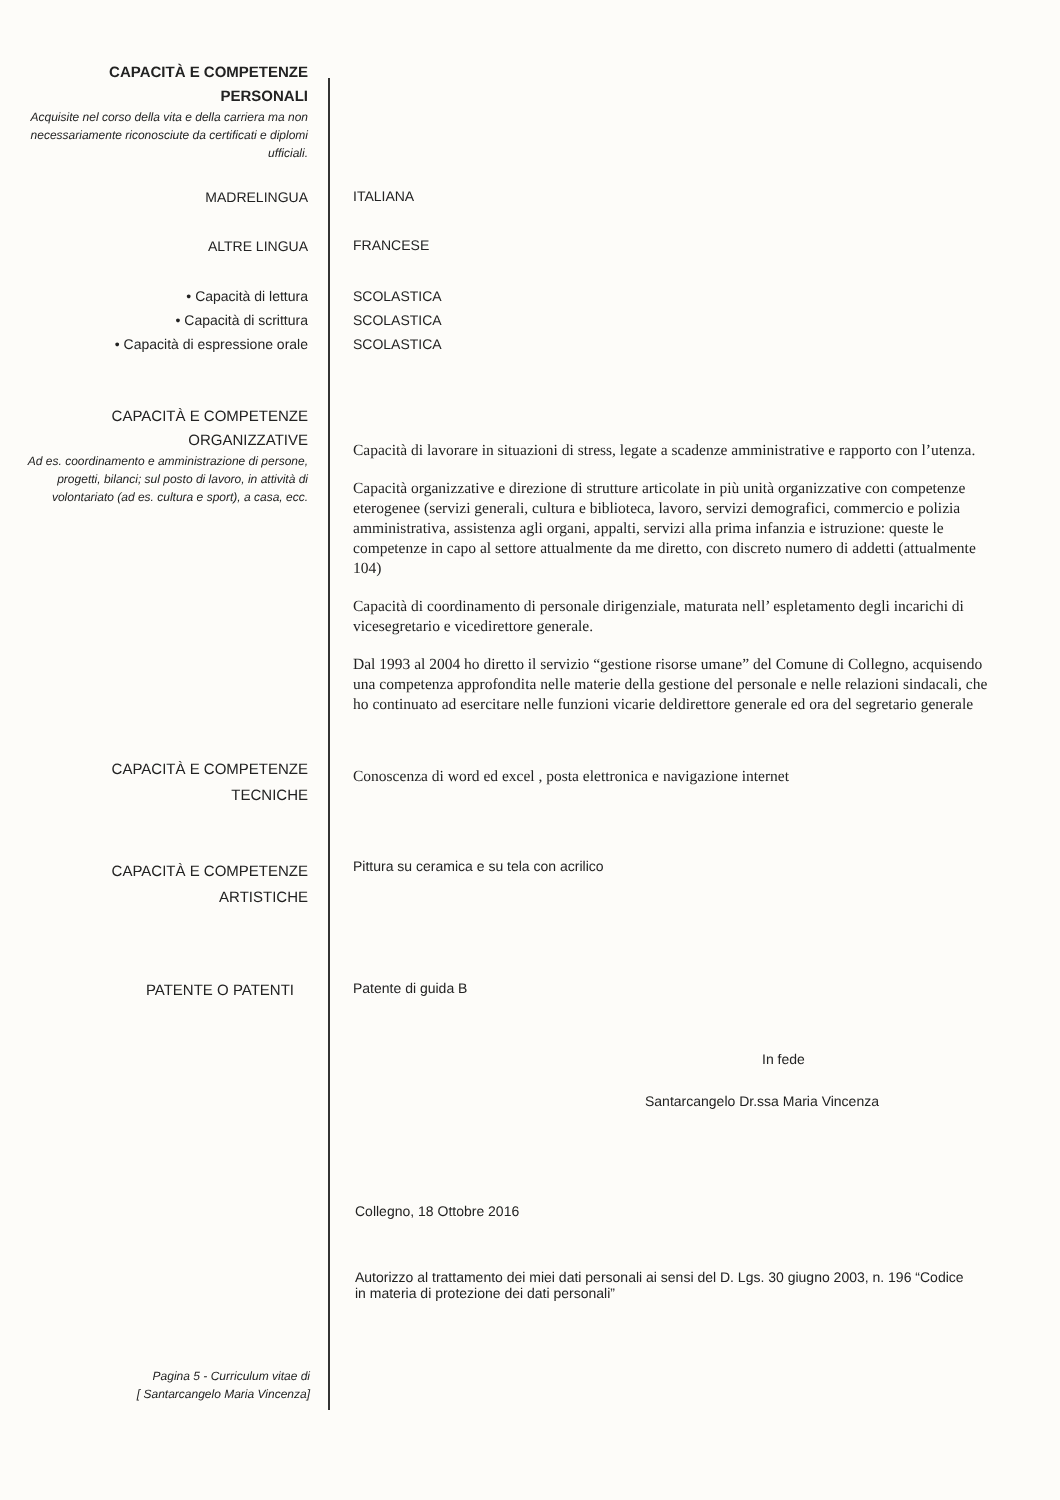CAPACITÀ E COMPETENZE
PERSONALI
Acquisite nel corso della vita e della carriera ma non necessariamente riconosciute da certificati e diplomi ufficiali.
MADRELINGUA
ITALIANA
ALTRE LINGUA
FRANCESE
• Capacità di lettura
• Capacità di scrittura
• Capacità di espressione orale
SCOLASTICA
SCOLASTICA
SCOLASTICA
CAPACITÀ E COMPETENZE
ORGANIZZATIVE
Ad es. coordinamento e amministrazione di persone, progetti, bilanci; sul posto di lavoro, in attività di volontariato (ad es. cultura e sport), a casa, ecc.
Capacità di lavorare in situazioni di stress, legate a scadenze amministrative e rapporto con l’utenza.
Capacità organizzative e direzione di strutture articolate in più unità organizzative con competenze eterogenee (servizi generali, cultura e biblioteca, lavoro, servizi demografici, commercio e polizia amministrativa, assistenza agli organi, appalti, servizi alla prima infanzia e istruzione: queste le competenze in capo al settore attualmente da me diretto, con discreto numero di addetti (attualmente 104)
Capacità di coordinamento di personale dirigenziale, maturata nell’ espletamento degli incarichi di vicesegretario e vicedirettore generale.
Dal 1993 al 2004 ho diretto il servizio “gestione risorse umane” del Comune di Collegno, acquisendo una competenza approfondita nelle materie della gestione del personale e nelle relazioni sindacali, che ho continuato ad esercitare nelle funzioni vicarie deldirettore generale ed ora del segretario generale
CAPACITÀ E COMPETENZE
TECNICHE
Conoscenza di word ed excel , posta elettronica e navigazione internet
CAPACITÀ E COMPETENZE
ARTISTICHE
Pittura su ceramica e su tela con acrilico
PATENTE O PATENTI
Patente di guida B
In fede
Santarcangelo Dr.ssa Maria Vincenza
Collegno, 18 Ottobre 2016
Autorizzo al trattamento dei miei dati personali ai sensi del D. Lgs. 30 giugno 2003, n. 196 “Codice in materia di protezione dei dati personali”
Pagina 5 - Curriculum vitae di
[ Santarcangelo Maria Vincenza]